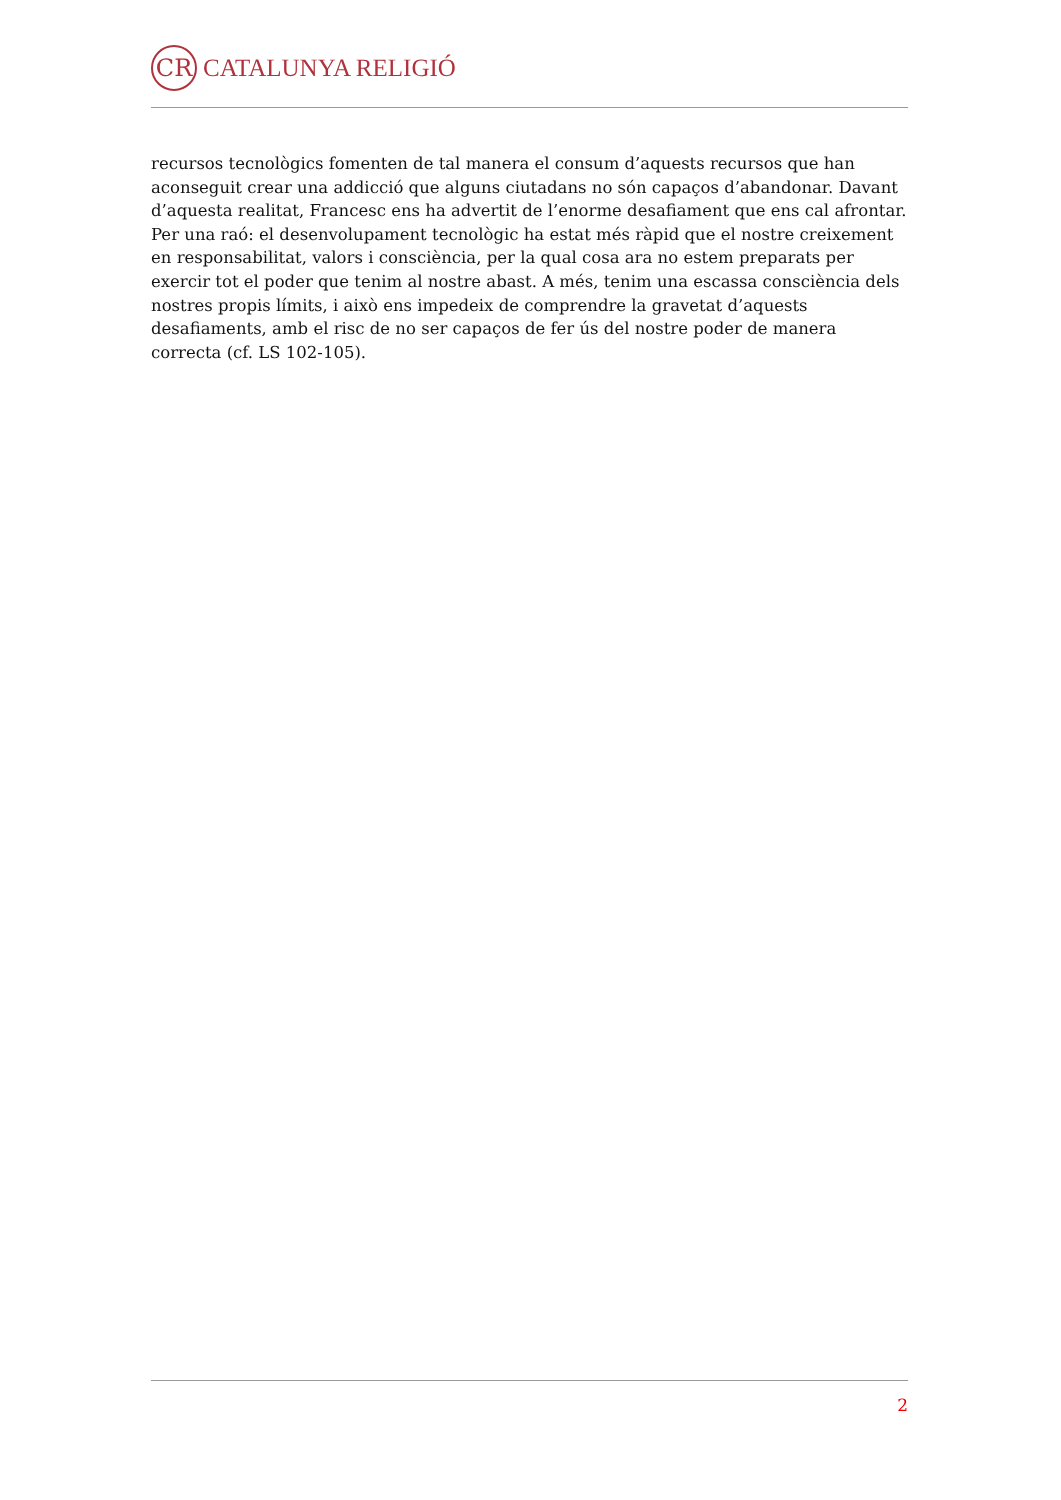CR
CATALUNYA RELIGIÓ
recursos tecnològics fomenten de tal manera el consum d’aquests recursos que han aconseguit crear una addicció que alguns ciutadans no són capaços d’abandonar. Davant d’aquesta realitat, Francesc ens ha advertit de l’enorme desafiament que ens cal afrontar. Per una raó: el desenvolupament tecnològic ha estat més ràpid que el nostre creixement en responsabilitat, valors i consciència, per la qual cosa ara no estem preparats per exercir tot el poder que tenim al nostre abast. A més, tenim una escassa consciència dels nostres propis límits, i això ens impedeix de comprendre la gravetat d’aquests desafiaments, amb el risc de no ser capaços de fer ús del nostre poder de manera correcta (cf. LS 102-105).
2